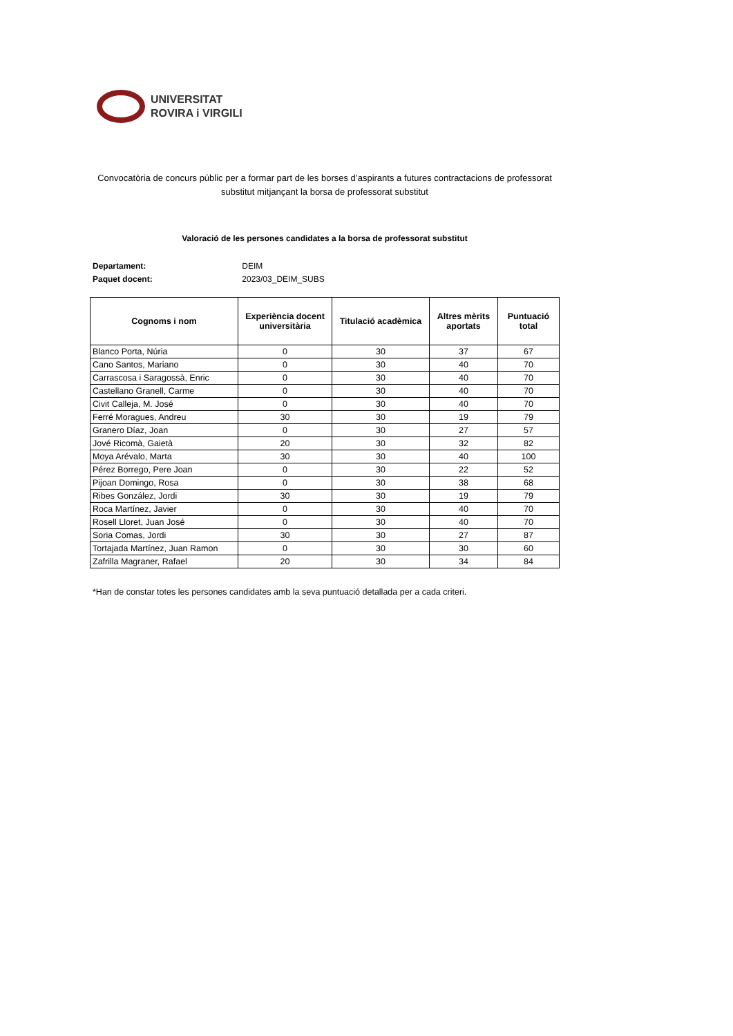UNIVERSITAT
ROVIRA i VIRGILI
Convocatòria de concurs públic per a formar part de les borses d’aspirants a futures contractacions de professorat substitut mitjançant la borsa de professorat substitut
Valoració de les persones candidates a la borsa de professorat substitut
Departament: DEIM
Paquet docent: 2023/03_DEIM_SUBS
| Cognoms i nom | Experiència docent universitària | Titulació acadèmica | Altres mèrits aportats | Puntuació total |
| --- | --- | --- | --- | --- |
| Blanco Porta, Núria | 0 | 30 | 37 | 67 |
| Cano Santos, Mariano | 0 | 30 | 40 | 70 |
| Carrascosa i Saragossà, Enric | 0 | 30 | 40 | 70 |
| Castellano Granell, Carme | 0 | 30 | 40 | 70 |
| Civit Calleja, M. José | 0 | 30 | 40 | 70 |
| Ferré Moragues, Andreu | 30 | 30 | 19 | 79 |
| Granero Díaz, Joan | 0 | 30 | 27 | 57 |
| Jové Ricomà, Gaietà | 20 | 30 | 32 | 82 |
| Moya Arévalo, Marta | 30 | 30 | 40 | 100 |
| Pérez Borrego, Pere Joan | 0 | 30 | 22 | 52 |
| Pijoan Domingo, Rosa | 0 | 30 | 38 | 68 |
| Ribes González, Jordi | 30 | 30 | 19 | 79 |
| Roca Martínez, Javier | 0 | 30 | 40 | 70 |
| Rosell Lloret, Juan José | 0 | 30 | 40 | 70 |
| Soria Comas, Jordi | 30 | 30 | 27 | 87 |
| Tortajada Martínez, Juan Ramon | 0 | 30 | 30 | 60 |
| Zafrilla Magraner, Rafael | 20 | 30 | 34 | 84 |
*Han de constar totes les persones candidates amb la seva puntuació detallada per a cada criteri.